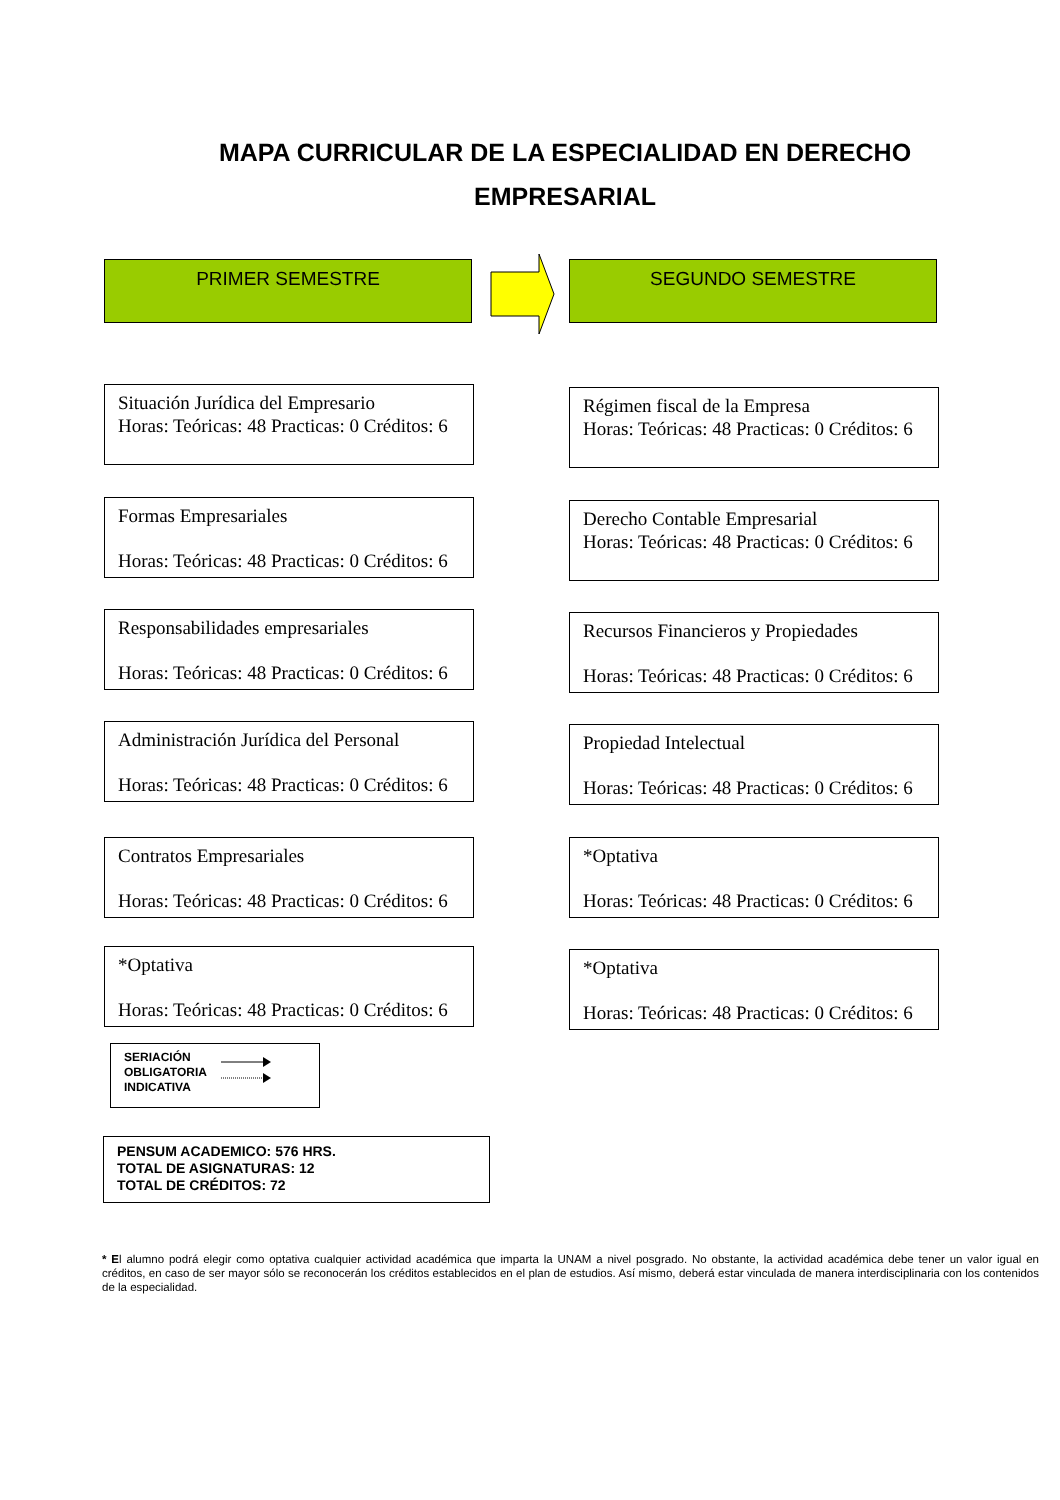MAPA CURRICULAR DE LA ESPECIALIDAD EN DERECHO EMPRESARIAL
PRIMER SEMESTRE SEGUNDO SEMESTRE
Situación Jurídica del Empresario
Horas: Teóricas: 48 Practicas: 0 Créditos: 6
Formas Empresariales
Horas: Teóricas: 48 Practicas: 0 Créditos: 6
Responsabilidades empresariales
Horas: Teóricas: 48 Practicas: 0 Créditos: 6
Administración Jurídica del Personal
Horas: Teóricas: 48 Practicas: 0 Créditos: 6
Contratos Empresariales
Horas: Teóricas: 48 Practicas: 0 Créditos: 6
*Optativa
Horas: Teóricas: 48 Practicas: 0 Créditos: 6
Régimen fiscal de la Empresa
Horas: Teóricas: 48 Practicas: 0 Créditos: 6
Derecho Contable Empresarial
Horas: Teóricas: 48 Practicas: 0 Créditos: 6
Recursos Financieros y Propiedades
Horas: Teóricas: 48 Practicas: 0 Créditos: 6
Propiedad Intelectual
Horas: Teóricas: 48 Practicas: 0 Créditos: 6
*Optativa
Horas: Teóricas: 48 Practicas: 0 Créditos: 6
*Optativa
Horas: Teóricas: 48 Practicas: 0 Créditos: 6
SERIACIÓN
OBLIGATORIA
INDICATIVA
PENSUM ACADEMICO: 576 HRS.
TOTAL DE ASIGNATURAS: 12
TOTAL DE CRÉDITOS: 72
* El alumno podrá elegir como optativa cualquier actividad académica que imparta la UNAM a nivel posgrado. No obstante, la actividad académica debe tener un valor igual en créditos, en caso de ser mayor sólo se reconocerán los créditos establecidos en el plan de estudios. Así mismo, deberá estar vinculada de manera interdisciplinaria con los contenidos de la especialidad.